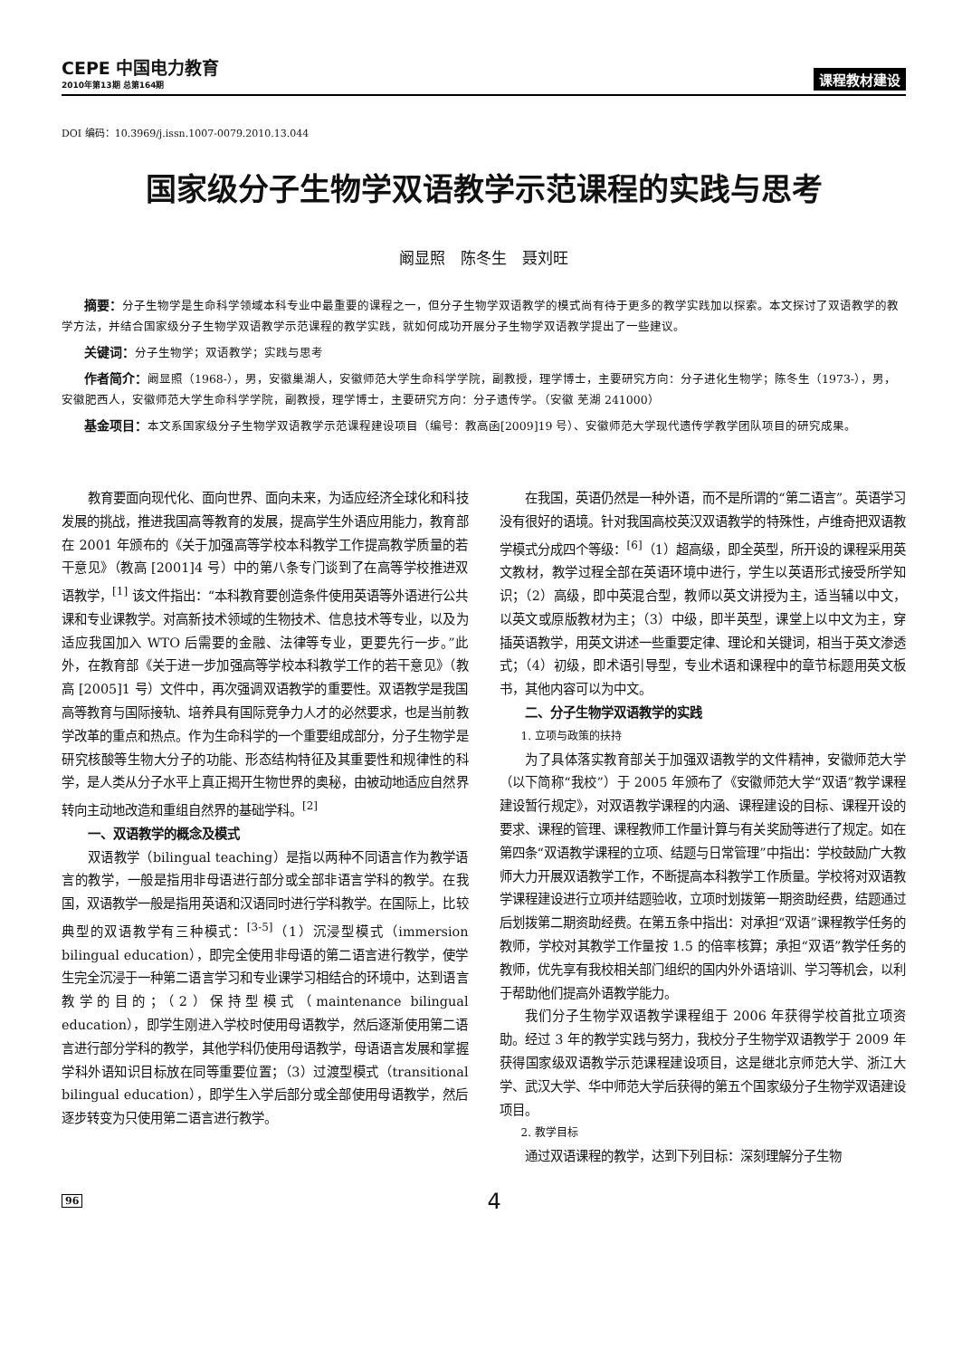CEPE 中国电力教育
2010年第13期 总第164期
课程教材建设
DOI 编码：10.3969/j.issn.1007-0079.2010.13.044
国家级分子生物学双语教学示范课程的实践与思考
阚显照　陈冬生　聂刘旺
摘要：分子生物学是生命科学领域本科专业中最重要的课程之一，但分子生物学双语教学的模式尚有待于更多的教学实践加以探索。本文探讨了双语教学的教学方法，并结合国家级分子生物学双语教学示范课程的教学实践，就如何成功开展分子生物学双语教学提出了一些建议。
关键词：分子生物学；双语教学；实践与思考
作者简介：阚显照（1968-），男，安徽巢湖人，安徽师范大学生命科学学院，副教授，理学博士，主要研究方向：分子进化生物学；陈冬生（1973-），男，安徽肥西人，安徽师范大学生命科学学院，副教授，理学博士，主要研究方向：分子遗传学。（安徽 芜湖 241000）
基金项目：本文系国家级分子生物学双语教学示范课程建设项目（编号：教高函[2009]19 号）、安徽师范大学现代遗传学教学团队项目的研究成果。
教育要面向现代化、面向世界、面向未来，为适应经济全球化和科技发展的挑战，推进我国高等教育的发展，提高学生外语应用能力，教育部在 2001 年颁布的《关于加强高等学校本科教学工作提高教学质量的若干意见》（教高 [2001]4 号）中的第八条专门谈到了在高等学校推进双语教学，<sup>[1]</sup> 该文件指出：“本科教育要创造条件使用英语等外语进行公共课和专业课教学。对高新技术领域的生物技术、信息技术等专业，以及为适应我国加入 WTO 后需要的金融、法律等专业，更要先行一步。”此外，在教育部《关于进一步加强高等学校本科教学工作的若干意见》（教高 [2005]1 号）文件中，再次强调双语教学的重要性。双语教学是我国高等教育与国际接轨、培养具有国际竞争力人才的必然要求，也是当前教学改革的重点和热点。作为生命科学的一个重要组成部分，分子生物学是研究核酸等生物大分子的功能、形态结构特征及其重要性和规律性的科学，是人类从分子水平上真正揭开生物世界的奥秘，由被动地适应自然界转向主动地改造和重组自然界的基础学科。<sup>[2]</sup>
一、双语教学的概念及模式
双语教学（bilingual teaching）是指以两种不同语言作为教学语言的教学，一般是指用非母语进行部分或全部非语言学科的教学。在我国，双语教学一般是指用英语和汉语同时进行学科教学。在国际上，比较典型的双语教学有三种模式：<sup>[3-5]</sup>（1）沉浸型模式（immersion bilingual education），即完全使用非母语的第二语言进行教学，使学生完全沉浸于一种第二语言学习和专业课学习相结合的环境中，达到语言教学的目的；（2）保持型模式（maintenance bilingual education），即学生刚进入学校时使用母语教学，然后逐渐使用第二语言进行部分学科的教学，其他学科仍使用母语教学，母语语言发展和掌握学科外语知识目标放在同等重要位置；（3）过渡型模式（transitional bilingual education），即学生入学后部分或全部使用母语教学，然后逐步转变为只使用第二语言进行教学。
在我国，英语仍然是一种外语，而不是所谓的“第二语言”。英语学习没有很好的语境。针对我国高校英汉双语教学的特殊性，卢维奇把双语教学模式分成四个等级：<sup>[6]</sup>（1）超高级，即全英型，所开设的课程采用英文教材，教学过程全部在英语环境中进行，学生以英语形式接受所学知识；（2）高级，即中英混合型，教师以英文讲授为主，适当辅以中文，以英文或原版教材为主；（3）中级，即半英型，课堂上以中文为主，穿插英语教学，用英文讲述一些重要定律、理论和关键词，相当于英文渗透式；（4）初级，即术语引导型，专业术语和课程中的章节标题用英文板书，其他内容可以为中文。
二、分子生物学双语教学的实践
1. 立项与政策的扶持
为了具体落实教育部关于加强双语教学的文件精神，安徽师范大学（以下简称“我校”）于 2005 年颁布了《安徽师范大学“双语”教学课程建设暂行规定》，对双语教学课程的内涵、课程建设的目标、课程开设的要求、课程的管理、课程教师工作量计算与有关奖励等进行了规定。如在第四条“双语教学课程的立项、结题与日常管理”中指出：学校鼓励广大教师大力开展双语教学工作，不断提高本科教学工作质量。学校将对双语教学课程建设进行立项并结题验收，立项时划拨第一期资助经费，结题通过后划拨第二期资助经费。在第五条中指出：对承担“双语”课程教学任务的教师，学校对其教学工作量按 1.5 的倍率核算；承担“双语”教学任务的教师，优先享有我校相关部门组织的国内外外语培训、学习等机会，以利于帮助他们提高外语教学能力。
我们分子生物学双语教学课程组于 2006 年获得学校首批立项资助。经过 3 年的教学实践与努力，我校分子生物学双语教学于 2009 年获得国家级双语教学示范课程建设项目，这是继北京师范大学、浙江大学、武汉大学、华中师范大学后获得的第五个国家级分子生物学双语建设项目。
2. 教学目标
通过双语课程的教学，达到下列目标：深刻理解分子生物
96 4